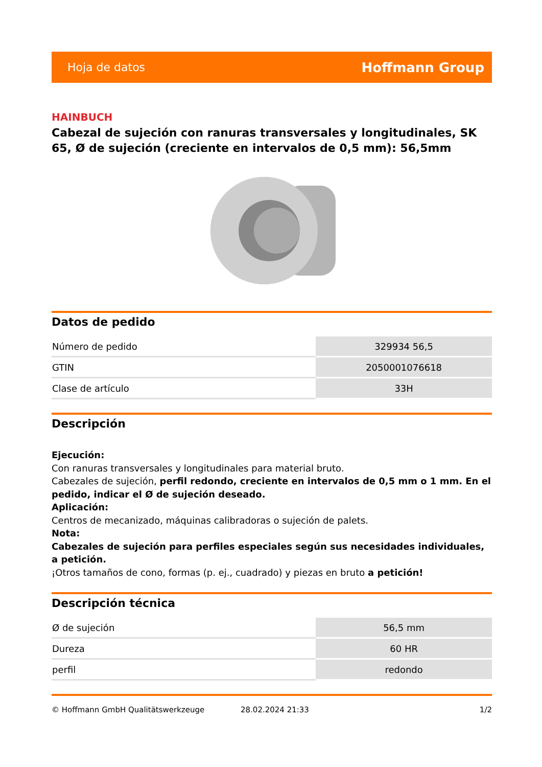Hoja de datos Hoffmann Group
HAINBUCH
Cabezal de sujeción con ranuras transversales y longitudinales, SK 65, Ø de sujeción (creciente en intervalos de 0,5 mm): 56,5mm
Datos de pedido
| Número de pedido | 329934 56,5 |
| GTIN | 2050001076618 |
| Clase de artículo | 33H |
Descripción
Ejecución:
Con ranuras transversales y longitudinales para material bruto.
Cabezales de sujeción, perfil redondo, creciente en intervalos de 0,5 mm o 1 mm. En el pedido, indicar el Ø de sujeción deseado.
Aplicación:
Centros de mecanizado, máquinas calibradoras o sujeción de palets.
Nota:
Cabezales de sujeción para perfiles especiales según sus necesidades individuales, a petición.
¡Otros tamaños de cono, formas (p. ej., cuadrado) y piezas en bruto a petición!
Descripción técnica
| Ø de sujeción | 56,5 mm |
| Dureza | 60 HR |
| perfil | redondo |
© Hoffmann GmbH Qualitätswerkzeuge 28.02.2024 21:33 1/2